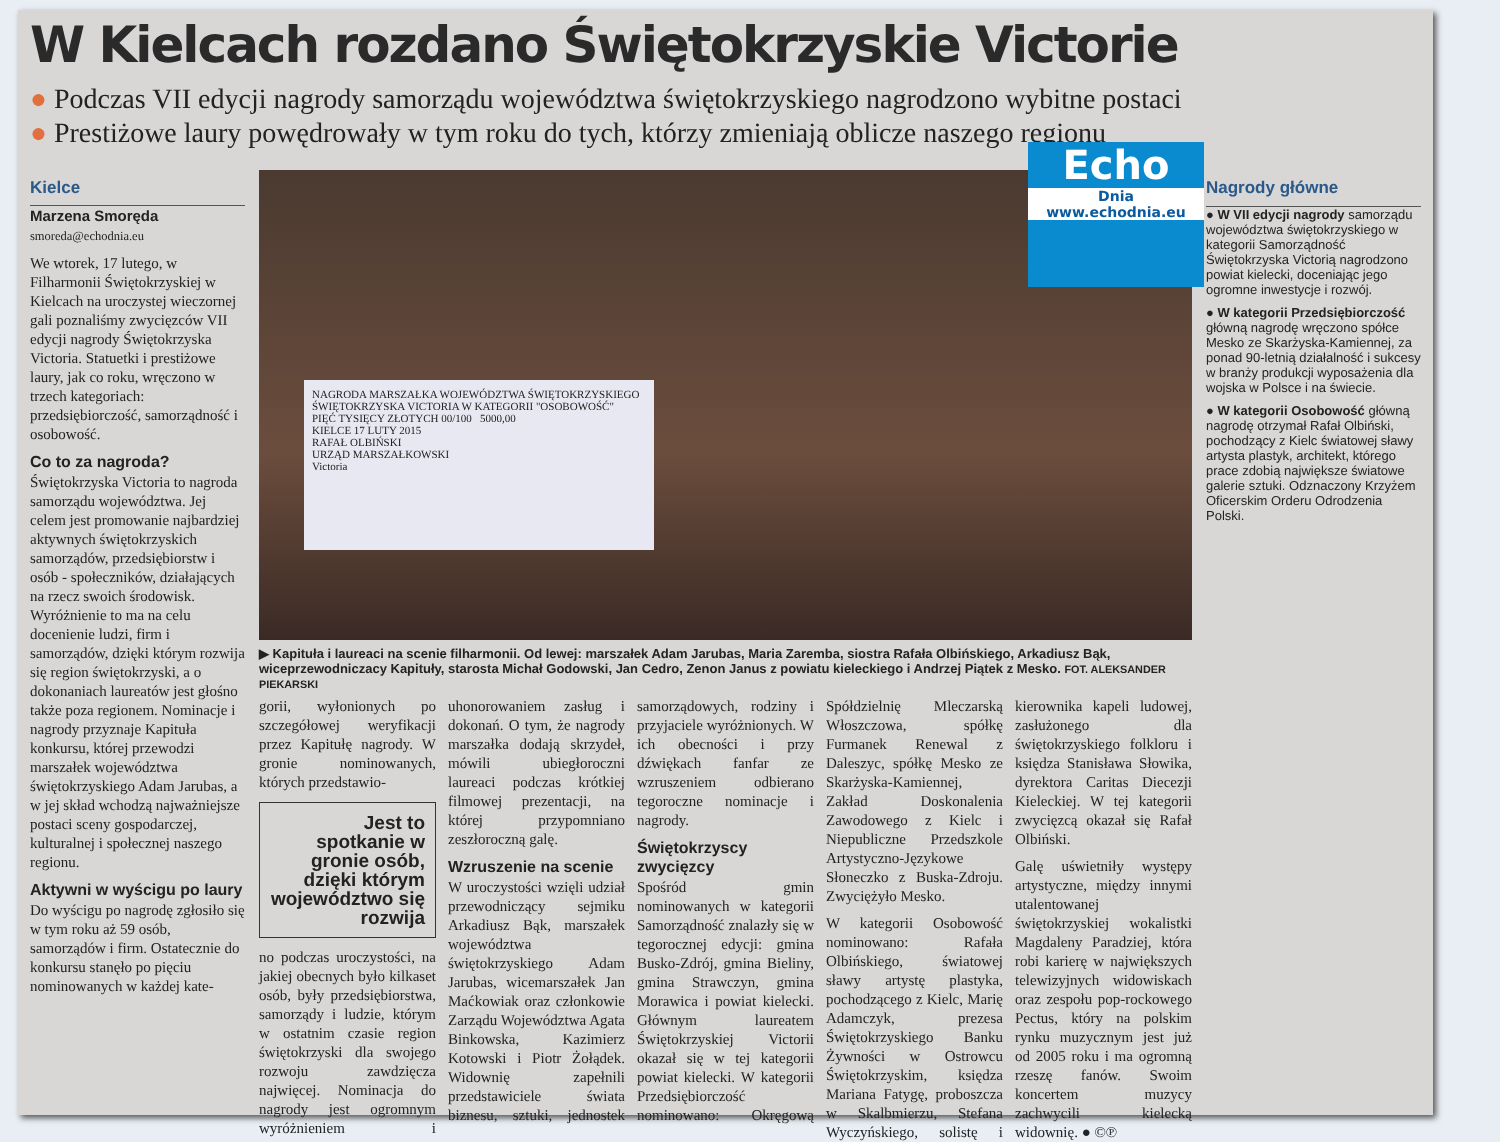W Kielcach rozdano Świętokrzyskie Victorie
● Podczas VII edycji nagrody samorządu województwa świętokrzyskiego nagrodzono wybitne postaci
● Prestiżowe laury powędrowały w tym roku do tych, którzy zmieniają oblicze naszego regionu
Kielce
Marzena Smoręda
smoreda@echodnia.eu
We wtorek, 17 lutego, w Filharmonii Świętokrzyskiej w Kielcach na uroczystej wieczornej gali poznaliśmy zwycięzców VII edycji nagrody Świętokrzyska Victoria. Statuetki i prestiżowe laury, jak co roku, wręczono w trzech kategoriach: przedsiębiorczość, samorządność i osobowość.
Co to za nagroda?
Świętokrzyska Victoria to nagroda samorządu województwa. Jej celem jest promowanie najbardziej aktywnych świętokrzyskich samorządów, przedsiębiorstw i osób - społeczników, działających na rzecz swoich środowisk. Wyróżnienie to ma na celu docenienie ludzi, firm i samorządów, dzięki którym rozwija się region świętokrzyski, a o dokonaniach laureatów jest głośno także poza regionem. Nominacje i nagrody przyznaje Kapituła konkursu, której przewodzi marszałek województwa świętokrzyskiego Adam Jarubas, a w jej skład wchodzą najważniejsze postaci sceny gospodarczej, kulturalnej i społecznej naszego regionu.
Aktywni w wyścigu po laury
Do wyścigu po nagrodę zgłosiło się w tym roku aż 59 osób, samorządów i firm. Ostatecznie do konkursu stanęło po pięciu nominowanych w każdej kate-
NAGRODA MARSZAŁKA WOJEWÓDZTWA ŚWIĘTOKRZYSKIEGO ŚWIĘTOKRZYSKA VICTORIA W KATEGORII "OSOBOWOŚĆ"
PIĘĆ TYSIĘCY ZŁOTYCH 00/100 5000,00
KIELCE 17 LUTY 2015
RAFAŁ OLBIŃSKI
URZĄD MARSZAŁKOWSKI
Victoria
Echo
Dnia
www.echodnia.eu
▶ Kapituła i laureaci na scenie filharmonii. Od lewej: marszałek Adam Jarubas, Maria Zaremba, siostra Rafała Olbińskiego, Arkadiusz Bąk, wiceprzewodniczacy Kapituły, starosta Michał Godowski, Jan Cedro, Zenon Janus z powiatu kieleckiego i Andrzej Piątek z Mesko. FOT. ALEKSANDER PIEKARSKI
gorii, wyłonionych po szczegółowej weryfikacji przez Kapitułę nagrody. W gronie nominowanych, których przedstawio-
Jest to spotkanie w gronie osób, dzięki którym województwo się rozwija
no podczas uroczystości, na jakiej obecnych było kilkaset osób, były przedsiębiorstwa, samorządy i ludzie, którym w ostatnim czasie region świętokrzyski dla swojego rozwoju zawdzięcza najwięcej. Nominacja do nagrody jest ogromnym wyróżnieniem i uhonorowaniem zasług i dokonań. O tym, że nagrody marszałka dodają skrzydeł, mówili ubiegłoroczni laureaci podczas krótkiej filmowej prezentacji, na której przypomniano zeszłoroczną galę.
Wzruszenie na scenie
W uroczystości wzięli udział przewodniczący sejmiku Arkadiusz Bąk, marszałek województwa świętokrzyskiego Adam Jarubas, wicemarszałek Jan Maćkowiak oraz członkowie Zarządu Województwa Agata Binkowska, Kazimierz Kotowski i Piotr Żołądek. Widownię zapełnili przedstawiciele świata biznesu, sztuki, jednostek samorządowych, rodziny i przyjaciele wyróżnionych. W ich obecności i przy dźwiękach fanfar ze wzruszeniem odbierano tegoroczne nominacje i nagrody.
Świętokrzyscy zwycięzcy
Spośród gmin nominowanych w kategorii Samorządność znalazły się w tegorocznej edycji: gmina Busko-Zdrój, gmina Bieliny, gmina Strawczyn, gmina Morawica i powiat kielecki. Głównym laureatem Świętokrzyskiej Victorii okazał się w tej kategorii powiat kielecki. W kategorii Przedsiębiorczość nominowano: Okręgową Spółdzielnię Mleczarską Włoszczowa, spółkę Furmanek Renewal z Daleszyc, spółkę Mesko ze Skarżyska-Kamiennej, Zakład Doskonalenia Zawodowego z Kielc i Niepubliczne Przedszkole Artystyczno-Językowe Słoneczko z Buska-Zdroju. Zwyciężyło Mesko.
W kategorii Osobowość nominowano: Rafała Olbińskiego, światowej sławy artystę plastyka, pochodzącego z Kielc, Marię Adamczyk, prezesa Świętokrzyskiego Banku Żywności w Ostrowcu Świętokrzyskim, księdza Mariana Fatygę, proboszcza w Skalbmierzu, Stefana Wyczyńskiego, solistę i kierownika kapeli ludowej, zasłużonego dla świętokrzyskiego folkloru i księdza Stanisława Słowika, dyrektora Caritas Diecezji Kieleckiej. W tej kategorii zwycięzcą okazał się Rafał Olbiński.
Galę uświetniły występy artystyczne, między innymi utalentowanej świętokrzyskiej wokalistki Magdaleny Paradziej, która robi karierę w największych telewizyjnych widowiskach oraz zespołu pop-rockowego Pectus, który na polskim rynku muzycznym jest już od 2005 roku i ma ogromną rzeszę fanów. Swoim koncertem muzycy zachwycili kielecką widownię. ● ©℗
Nagrody główne
● W VII edycji nagrody samorządu województwa świętokrzyskiego w kategorii Samorządność Świętokrzyska Victorią nagrodzono powiat kielecki, doceniając jego ogromne inwestycje i rozwój.
● W kategorii Przedsiębiorczość główną nagrodę wręczono spółce Mesko ze Skarżyska-Kamiennej, za ponad 90-letnią działalność i sukcesy w branży produkcji wyposażenia dla wojska w Polsce i na świecie.
● W kategorii Osobowość główną nagrodę otrzymał Rafał Olbiński, pochodzący z Kielc światowej sławy artysta plastyk, architekt, którego prace zdobią największe światowe galerie sztuki. Odznaczony Krzyżem Oficerskim Orderu Odrodzenia Polski.